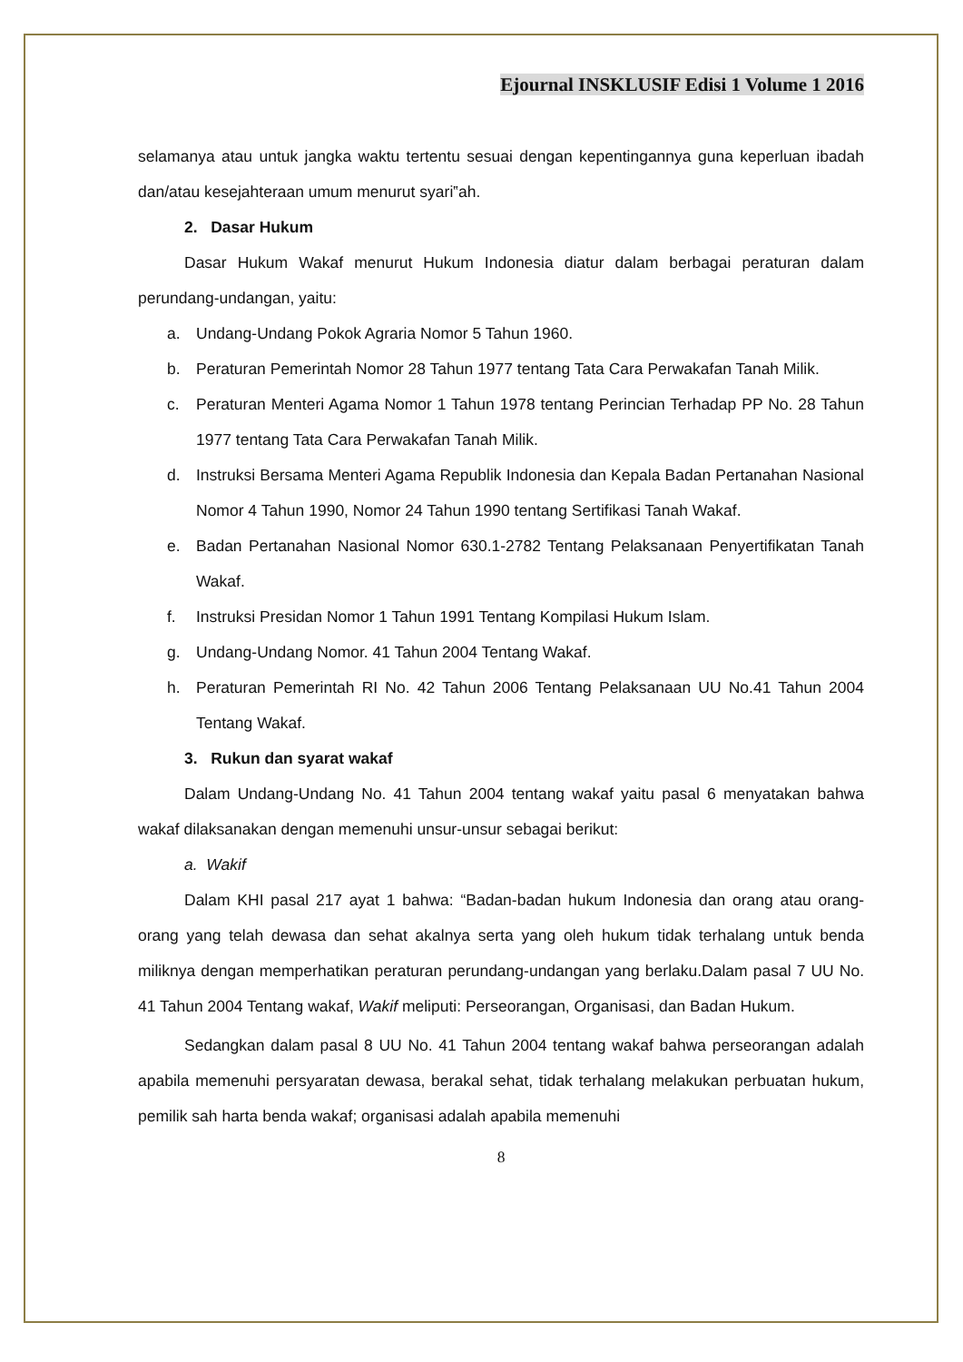Ejournal INSKLUSIF Edisi 1 Volume 1 2016
selamanya atau untuk jangka waktu tertentu sesuai dengan kepentingannya guna keperluan ibadah dan/atau kesejahteraan umum menurut syari‟ah.
2. Dasar Hukum
Dasar Hukum Wakaf menurut Hukum Indonesia diatur dalam berbagai peraturan dalam perundang-undangan, yaitu:
a. Undang-Undang Pokok Agraria Nomor 5 Tahun 1960.
b. Peraturan Pemerintah Nomor 28 Tahun 1977 tentang Tata Cara Perwakafan Tanah Milik.
c. Peraturan Menteri Agama Nomor 1 Tahun 1978 tentang Perincian Terhadap PP No. 28 Tahun 1977 tentang Tata Cara Perwakafan Tanah Milik.
d. Instruksi Bersama Menteri Agama Republik Indonesia dan Kepala Badan Pertanahan Nasional Nomor 4 Tahun 1990, Nomor 24 Tahun 1990 tentang Sertifikasi Tanah Wakaf.
e. Badan Pertanahan Nasional Nomor 630.1-2782 Tentang Pelaksanaan Penyertifikatan Tanah Wakaf.
f. Instruksi Presidan Nomor 1 Tahun 1991 Tentang Kompilasi Hukum Islam.
g. Undang-Undang Nomor. 41 Tahun 2004 Tentang Wakaf.
h. Peraturan Pemerintah RI No. 42 Tahun 2006 Tentang Pelaksanaan UU No.41 Tahun 2004 Tentang Wakaf.
3. Rukun dan syarat wakaf
Dalam Undang-Undang No. 41 Tahun 2004 tentang wakaf yaitu pasal 6 menyatakan bahwa wakaf dilaksanakan dengan memenuhi unsur-unsur sebagai berikut:
a. Wakif
Dalam KHI pasal 217 ayat 1 bahwa: “Badan-badan hukum Indonesia dan orang atau orang-orang yang telah dewasa dan sehat akalnya serta yang oleh hukum tidak terhalang untuk benda miliknya dengan memperhatikan peraturan perundang-undangan yang berlaku.Dalam pasal 7 UU No. 41 Tahun 2004 Tentang wakaf, Wakif meliputi: Perseorangan, Organisasi, dan Badan Hukum.
Sedangkan dalam pasal 8 UU No. 41 Tahun 2004 tentang wakaf bahwa perseorangan adalah apabila memenuhi persyaratan dewasa, berakal sehat, tidak terhalang melakukan perbuatan hukum, pemilik sah harta benda wakaf; organisasi adalah apabila memenuhi
8